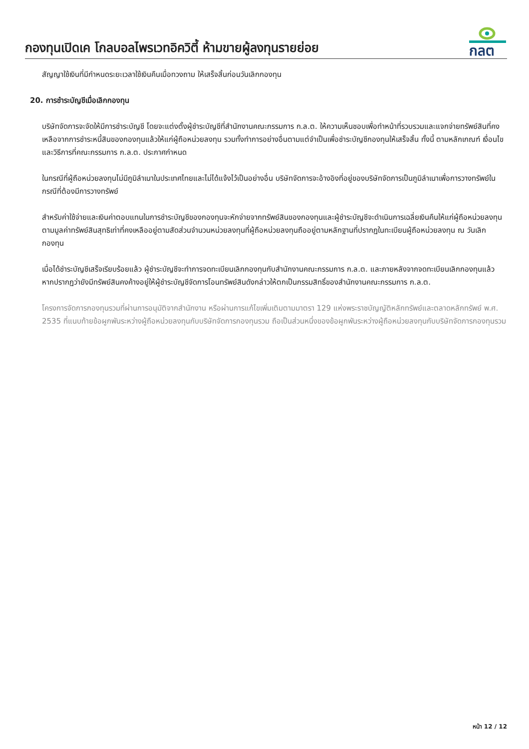กองทุนเปิดเค โกลบอลไพรเวทอิควิตี้ ห้ามขายผู้ลงทุนรายย่อย
กลต
สัญญาใช้เงินที่มีกำหนดระยะเวลาใช้เงินคืนเมื่อทวงถาม ให้เสร็จสิ้นก่อนวันเลิกกองทุน
20. การชำระบัญชีเมื่อเลิกกองทุน
บริษัทจัดการจะจัดให้มีการชำระบัญชี โดยจะแต่งตั้งผู้ชำระบัญชีที่สำนักงานคณะกรรมการ ก.ล.ต. ให้ความเห็นชอบเพื่อทำหน้าที่รวบรวมและแจกจ่ายทรัพย์สินที่คงเหลือจากการชำระหนี้สินของกองทุนแล้วให้แก่ผู้ถือหน่วยลงทุน รวมทั้งทำการอย่างอื่นตามแต่จำเป็นเพื่อชำระบัญชีกองทุนให้เสร็จสิ้น ทั้งนี้ ตามหลักเกณฑ์ เงื่อนไข และวิธีการที่คณะกรรมการ ก.ล.ต. ประกาศกำหนด
ในกรณีที่ผู้ถือหน่วยลงทุนไม่มีภูมิลำเนาในประเทศไทยและไม่ได้แจ้งไว้เป็นอย่างอื่น บริษัทจัดการจะอ้างอิงที่อยู่ของบริษัทจัดการเป็นภูมิลำเนาเพื่อการวางทรัพย์ในกรณีที่ต้องมีการวางทรัพย์
สำหรับค่าใช้จ่ายและเงินค่าตอบแทนในการชำระบัญชีของกองทุนจะหักจ่ายจากทรัพย์สินของกองทุนและผู้ชำระบัญชีจะดำเนินการเฉลี่ยเงินคืนให้แก่ผู้ถือหน่วยลงทุนตามมูลค่าทรัพย์สินสุทธิเท่าที่คงเหลืออยู่ตามสัดส่วนจำนวนหน่วยลงทุนที่ผู้ถือหน่วยลงทุนถืออยู่ตามหลักฐานที่ปรากฏในทะเบียนผู้ถือหน่วยลงทุน ณ วันเลิกกองทุน
เมื่อได้ชำระบัญชีเสร็จเรียบร้อยแล้ว ผู้ชำระบัญชีจะทำการจดทะเบียนเลิกกองทุนกับสำนักงานคณะกรรมการ ก.ล.ต. และภายหลังจากจดทะเบียนเลิกกองทุนแล้ว หากปรากฏว่ายังมีทรัพย์สินคงค้างอยู่ให้ผู้ชำระบัญชีจัดการโอนทรัพย์สินดังกล่าวให้ตกเป็นกรรมสิทธิ์ของสำนักงานคณะกรรมการ ก.ล.ต.
โครงการจัดการกองทุนรวมที่ผ่านการอนุมัติจากสำนักงาน หรือผ่านการแก้ไขเพิ่มเติมตามมาตรา 129 แห่งพระราชบัญญัติหลักทรัพย์และตลาดหลักทรัพย์ พ.ศ. 2535 ที่แนบท้ายข้อผูกพันระหว่างผู้ถือหน่วยลงทุนกับบริษัทจัดการกองทุนรวม ถือเป็นส่วนหนึ่งของข้อผูกพันระหว่างผู้ถือหน่วยลงทุนกับบริษัทจัดการกองทุนรวม
หน้า 12 / 12